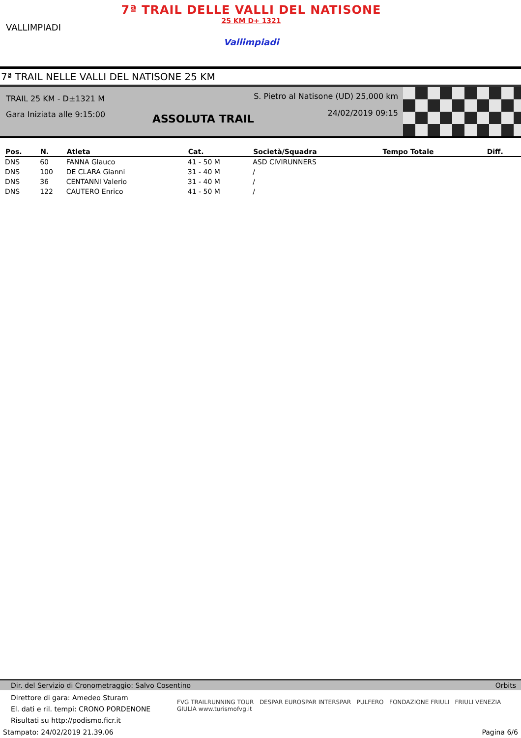VALLIMPIADI
7ª TRAIL DELLE VALLI DEL NATISONE
25 KM D+ 1321
Vallimpiadi
7ª TRAIL NELLE VALLI DEL NATISONE 25 KM
TRAIL 25 KM - D±1321 M
Gara Iniziata alle 9:15:00
S. Pietro al Natisone (UD) 25,000 km
24/02/2019 09:15
ASSOLUTA TRAIL
| Pos. | N. | Atleta | Cat. | Società/Squadra | Tempo Totale | Diff. |
| --- | --- | --- | --- | --- | --- | --- |
| DNS | 60 | FANNA Glauco | 41 - 50 M | ASD CIVIRUNNERS | | |
| DNS | 100 | DE CLARA Gianni | 31 - 40 M | / | | |
| DNS | 36 | CENTANNI Valerio | 31 - 40 M | / | | |
| DNS | 122 | CAUTERO Enrico | 41 - 50 M | / | | |
Dir. del Servizio di Cronometraggio: Salvo Cosentino Orbits
FVG TRAILRUNNING TOUR DESPAR EUROSPAR INTERSPAR PULFERO FONDAZIONE FRIULI FRIULI VENEZIA GIULIA www.turismofvg.it
Direttore di gara: Amedeo Sturam
El. dati e ril. tempi: CRONO PORDENONE
Risultati su http://podismo.ficr.it
Stampato: 24/02/2019 21.39.06 Pagina 6/6